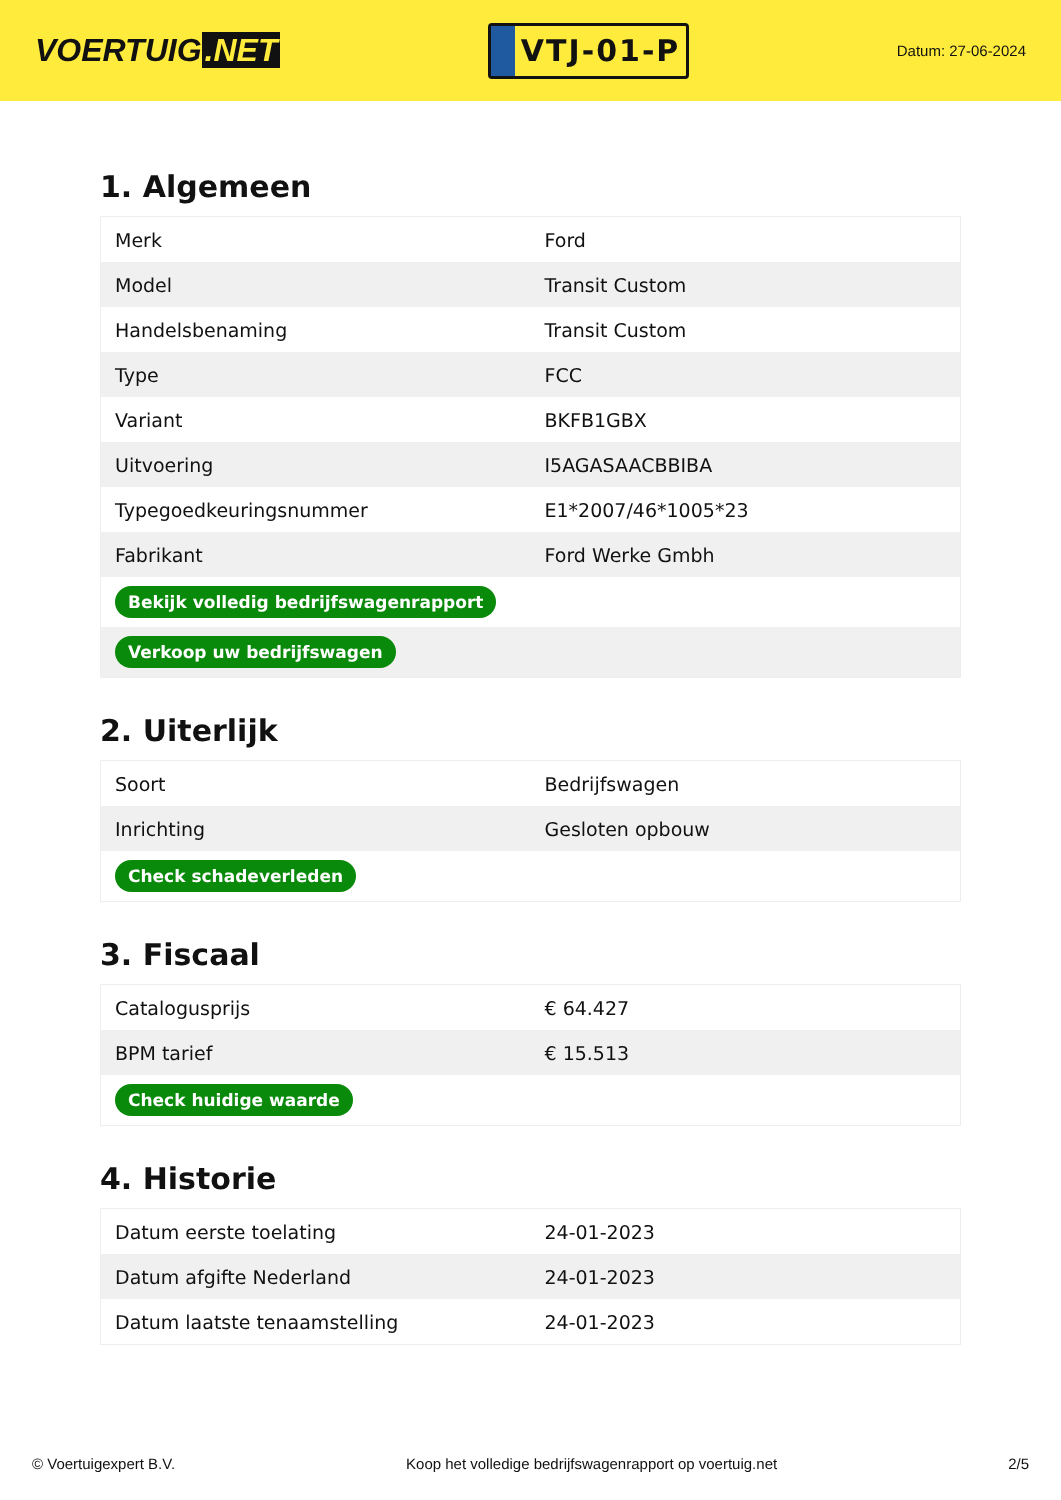VOERTUIG.NET
VTJ-01-P
Datum: 27-06-2024
1. Algemeen
| Merk | Ford |
| Model | Transit Custom |
| Handelsbenaming | Transit Custom |
| Type | FCC |
| Variant | BKFB1GBX |
| Uitvoering | I5AGASAACBBIBA |
| Typegoedkeuringsnummer | E1*2007/46*1005*23 |
| Fabrikant | Ford Werke Gmbh |
| Bekijk volledig bedrijfswagenrapport | |
| Verkoop uw bedrijfswagen | |
2. Uiterlijk
| Soort | Bedrijfswagen |
| Inrichting | Gesloten opbouw |
| Check schadeverleden | |
3. Fiscaal
| Catalogusprijs | € 64.427 |
| BPM tarief | € 15.513 |
| Check huidige waarde | |
4. Historie
| Datum eerste toelating | 24-01-2023 |
| Datum afgifte Nederland | 24-01-2023 |
| Datum laatste tenaamstelling | 24-01-2023 |
© Voertuigexpert B.V. Koop het volledige bedrijfswagenrapport op voertuig.net 2/5